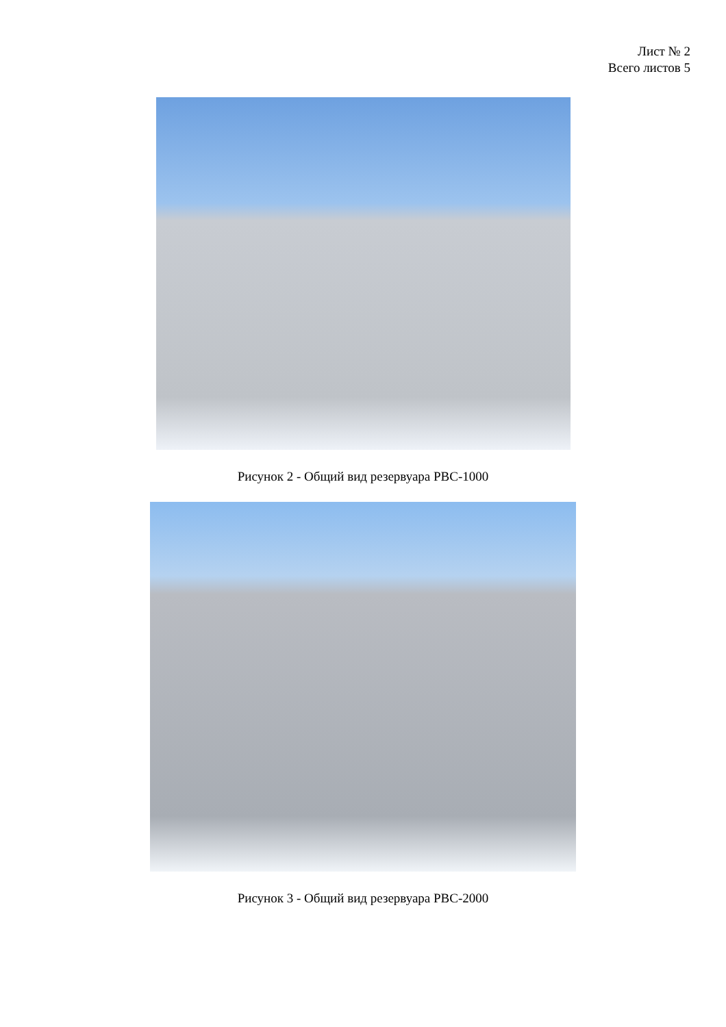Лист № 2
Всего листов 5
Рисунок 2 - Общий вид резервуара РВС-1000
Рисунок 3 - Общий вид резервуара РВС-2000